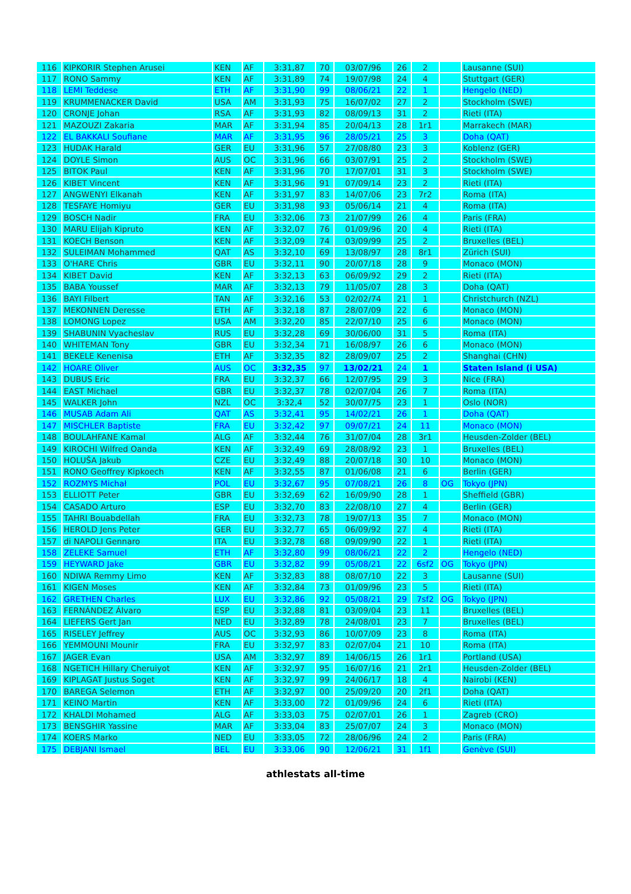| 116 | KIPKORIR Stephen Arusei | KEN | AF | 3:31,87 | 70 | 03/07/96 | 26 | 2 | | Lausanne (SUI) |
| 117 | RONO Sammy | KEN | AF | 3:31,89 | 74 | 19/07/98 | 24 | 4 | | Stuttgart (GER) |
| 118 | LEMI Teddese | ETH | AF | 3:31,90 | 99 | 08/06/21 | 22 | 1 | | Hengelo (NED) |
| 119 | KRUMMENACKER David | USA | AM | 3:31,93 | 75 | 16/07/02 | 27 | 2 | | Stockholm (SWE) |
| 120 | CRONJE Johan | RSA | AF | 3:31,93 | 82 | 08/09/13 | 31 | 2 | | Rieti (ITA) |
| 121 | MAZOUZI Zakaria | MAR | AF | 3:31,94 | 85 | 20/04/13 | 28 | 1r1 | | Marrakech (MAR) |
| 122 | EL BAKKALI Soufiane | MAR | AF | 3:31,95 | 96 | 28/05/21 | 25 | 3 | | Doha (QAT) |
| 123 | HUDAK Harald | GER | EU | 3:31,96 | 57 | 27/08/80 | 23 | 3 | | Koblenz (GER) |
| 124 | DOYLE Simon | AUS | OC | 3:31,96 | 66 | 03/07/91 | 25 | 2 | | Stockholm (SWE) |
| 125 | BITOK Paul | KEN | AF | 3:31,96 | 70 | 17/07/01 | 31 | 3 | | Stockholm (SWE) |
| 126 | KIBET Vincent | KEN | AF | 3:31,96 | 91 | 07/09/14 | 23 | 2 | | Rieti (ITA) |
| 127 | ANGWENYI Elkanah | KEN | AF | 3:31,97 | 83 | 14/07/06 | 23 | 7r2 | | Roma (ITA) |
| 128 | TESFAYE Homiyu | GER | EU | 3:31,98 | 93 | 05/06/14 | 21 | 4 | | Roma (ITA) |
| 129 | BOSCH Nadir | FRA | EU | 3:32,06 | 73 | 21/07/99 | 26 | 4 | | Paris (FRA) |
| 130 | MARU Elijah Kipruto | KEN | AF | 3:32,07 | 76 | 01/09/96 | 20 | 4 | | Rieti (ITA) |
| 131 | KOECH Benson | KEN | AF | 3:32,09 | 74 | 03/09/99 | 25 | 2 | | Bruxelles (BEL) |
| 132 | SULEIMAN Mohammed | QAT | AS | 3:32,10 | 69 | 13/08/97 | 28 | 8r1 | | Zürich (SUI) |
| 133 | O'HARE Chris | GBR | EU | 3:32,11 | 90 | 20/07/18 | 28 | 9 | | Monaco (MON) |
| 134 | KIBET David | KEN | AF | 3:32,13 | 63 | 06/09/92 | 29 | 2 | | Rieti (ITA) |
| 135 | BABA Youssef | MAR | AF | 3:32,13 | 79 | 11/05/07 | 28 | 3 | | Doha (QAT) |
| 136 | BAYI Filbert | TAN | AF | 3:32,16 | 53 | 02/02/74 | 21 | 1 | | Christchurch (NZL) |
| 137 | MEKONNEN Deresse | ETH | AF | 3:32,18 | 87 | 28/07/09 | 22 | 6 | | Monaco (MON) |
| 138 | LOMONG Lopez | USA | AM | 3:32,20 | 85 | 22/07/10 | 25 | 6 | | Monaco (MON) |
| 139 | SHABUNIN Vyacheslav | RUS | EU | 3:32,28 | 69 | 30/06/00 | 31 | 5 | | Roma (ITA) |
| 140 | WHITEMAN Tony | GBR | EU | 3:32,34 | 71 | 16/08/97 | 26 | 6 | | Monaco (MON) |
| 141 | BEKELE Kenenisa | ETH | AF | 3:32,35 | 82 | 28/09/07 | 25 | 2 | | Shanghai (CHN) |
| 142 | HOARE Oliver | AUS | OC | 3:32,35 | 97 | 13/02/21 | 24 | 1 | | Staten Island (i USA) |
| 143 | DUBUS Eric | FRA | EU | 3:32,37 | 66 | 12/07/95 | 29 | 3 | | Nice (FRA) |
| 144 | EAST Michael | GBR | EU | 3:32,37 | 78 | 02/07/04 | 26 | 7 | | Roma (ITA) |
| 145 | WALKER John | NZL | OC | 3:32,4 | 52 | 30/07/75 | 23 | 1 | | Oslo (NOR) |
| 146 | MUSAB Adam Ali | QAT | AS | 3:32,41 | 95 | 14/02/21 | 26 | 1 | | Doha (QAT) |
| 147 | MISCHLER Baptiste | FRA | EU | 3:32,42 | 97 | 09/07/21 | 24 | 11 | | Monaco (MON) |
| 148 | BOULAHFANE Kamal | ALG | AF | 3:32,44 | 76 | 31/07/04 | 28 | 3r1 | | Heusden-Zolder (BEL) |
| 149 | KIROCHI Wilfred Oanda | KEN | AF | 3:32,49 | 69 | 28/08/92 | 23 | 1 | | Bruxelles (BEL) |
| 150 | HOLUŠA Jakub | CZE | EU | 3:32,49 | 88 | 20/07/18 | 30 | 10 | | Monaco (MON) |
| 151 | RONO Geoffrey Kipkoech | KEN | AF | 3:32,55 | 87 | 01/06/08 | 21 | 6 | | Berlin (GER) |
| 152 | ROZMYS Michał | POL | EU | 3:32,67 | 95 | 07/08/21 | 26 | 8 | OG | Tokyo (JPN) |
| 153 | ELLIOTT Peter | GBR | EU | 3:32,69 | 62 | 16/09/90 | 28 | 1 | | Sheffield (GBR) |
| 154 | CASADO Arturo | ESP | EU | 3:32,70 | 83 | 22/08/10 | 27 | 4 | | Berlin (GER) |
| 155 | TAHRI Bouabdellah | FRA | EU | 3:32,73 | 78 | 19/07/13 | 35 | 7 | | Monaco (MON) |
| 156 | HEROLD Jens Peter | GER | EU | 3:32,77 | 65 | 06/09/92 | 27 | 4 | | Rieti (ITA) |
| 157 | di NAPOLI Gennaro | ITA | EU | 3:32,78 | 68 | 09/09/90 | 22 | 1 | | Rieti (ITA) |
| 158 | ZELEKE Samuel | ETH | AF | 3:32,80 | 99 | 08/06/21 | 22 | 2 | | Hengelo (NED) |
| 159 | HEYWARD Jake | GBR | EU | 3:32,82 | 99 | 05/08/21 | 22 | 6sf2 | OG | Tokyo (JPN) |
| 160 | NDIWA Remmy Limo | KEN | AF | 3:32,83 | 88 | 08/07/10 | 22 | 3 | | Lausanne (SUI) |
| 161 | KIGEN Moses | KEN | AF | 3:32,84 | 73 | 01/09/96 | 23 | 5 | | Rieti (ITA) |
| 162 | GRETHEN Charles | LUX | EU | 3:32,86 | 92 | 05/08/21 | 29 | 7sf2 | OG | Tokyo (JPN) |
| 163 | FERNÁNDEZ Álvaro | ESP | EU | 3:32,88 | 81 | 03/09/04 | 23 | 11 | | Bruxelles (BEL) |
| 164 | LIEFERS Gert Jan | NED | EU | 3:32,89 | 78 | 24/08/01 | 23 | 7 | | Bruxelles (BEL) |
| 165 | RISELEY Jeffrey | AUS | OC | 3:32,93 | 86 | 10/07/09 | 23 | 8 | | Roma (ITA) |
| 166 | YEMMOUNI Mounir | FRA | EU | 3:32,97 | 83 | 02/07/04 | 21 | 10 | | Roma (ITA) |
| 167 | JAGER Evan | USA | AM | 3:32,97 | 89 | 14/06/15 | 26 | 1r1 | | Portland (USA) |
| 168 | NGETICH Hillary Cheruiyot | KEN | AF | 3:32,97 | 95 | 16/07/16 | 21 | 2r1 | | Heusden-Zolder (BEL) |
| 169 | KIPLAGAT Justus Soget | KEN | AF | 3:32,97 | 99 | 24/06/17 | 18 | 4 | | Nairobi (KEN) |
| 170 | BAREGA Selemon | ETH | AF | 3:32,97 | 00 | 25/09/20 | 20 | 2f1 | | Doha (QAT) |
| 171 | KEINO Martin | KEN | AF | 3:33,00 | 72 | 01/09/96 | 24 | 6 | | Rieti (ITA) |
| 172 | KHALDI Mohamed | ALG | AF | 3:33,03 | 75 | 02/07/01 | 26 | 1 | | Zagreb (CRO) |
| 173 | BENSGHIR Yassine | MAR | AF | 3:33,04 | 83 | 25/07/07 | 24 | 3 | | Monaco (MON) |
| 174 | KOERS Marko | NED | EU | 3:33,05 | 72 | 28/06/96 | 24 | 2 | | Paris (FRA) |
| 175 | DEBJANI Ismael | BEL | EU | 3:33,06 | 90 | 12/06/21 | 31 | 1f1 | | Genève (SUI) |
athlestats all-time